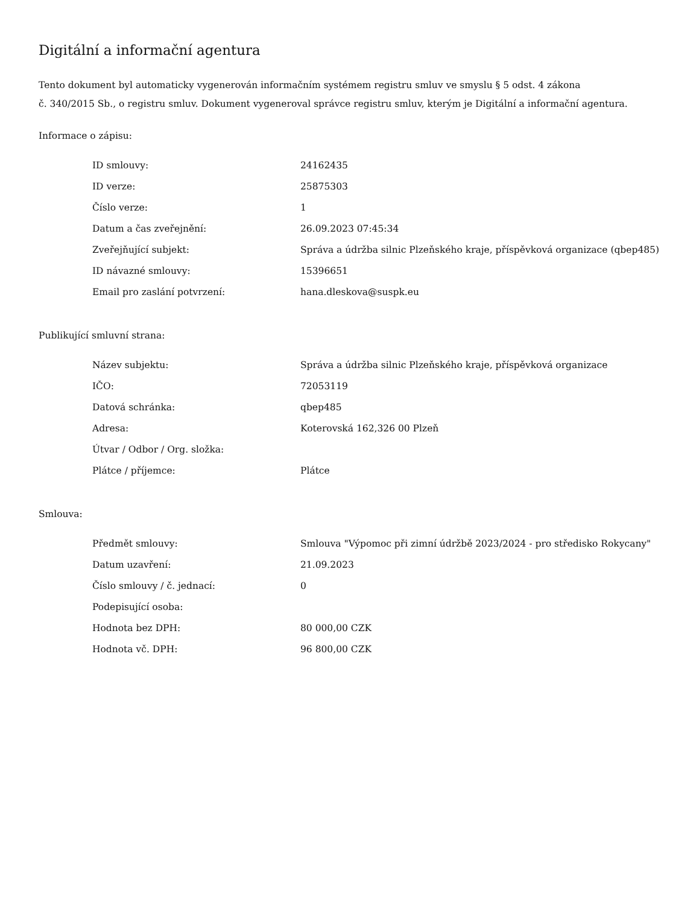Digitální a informační agentura
Tento dokument byl automaticky vygenerován informačním systémem registru smluv ve smyslu § 5 odst. 4 zákona
č. 340/2015 Sb., o registru smluv. Dokument vygeneroval správce registru smluv, kterým je Digitální a informační agentura.
Informace o zápisu:
| ID smlouvy: | 24162435 |
| ID verze: | 25875303 |
| Číslo verze: | 1 |
| Datum a čas zveřejnění: | 26.09.2023 07:45:34 |
| Zveřejňující subjekt: | Správa a údržba silnic Plzeňského kraje, příspěvková organizace (qbep485) |
| ID návazné smlouvy: | 15396651 |
| Email pro zaslání potvrzení: | hana.dleskova@suspk.eu |
Publikující smluvní strana:
| Název subjektu: | Správa a údržba silnic Plzeňského kraje, příspěvková organizace |
| IČO: | 72053119 |
| Datová schránka: | qbep485 |
| Adresa: | Koterovská 162,326 00 Plzeň |
| Útvar / Odbor / Org. složka: | |
| Plátce / příjemce: | Plátce |
Smlouva:
| Předmět smlouvy: | Smlouva "Výpomoc při zimní údržbě 2023/2024 - pro středisko Rokycany" |
| Datum uzavření: | 21.09.2023 |
| Číslo smlouvy / č. jednací: | 0 |
| Podepisující osoba: | |
| Hodnota bez DPH: | 80 000,00 CZK |
| Hodnota vč. DPH: | 96 800,00 CZK |